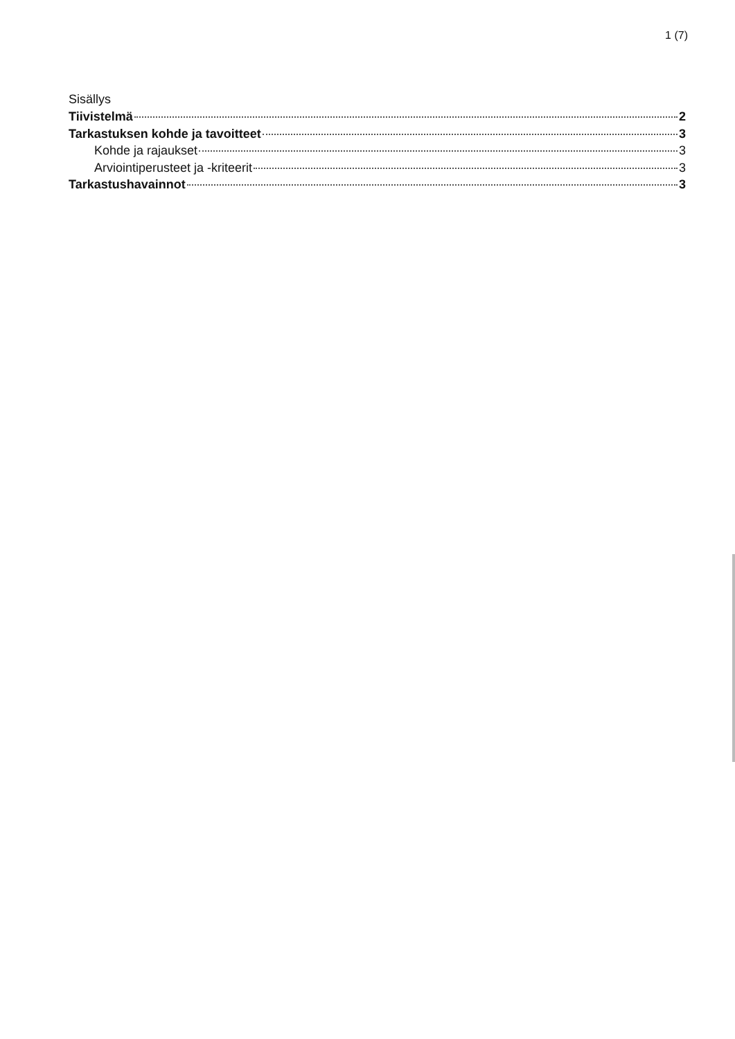1 (7)
Sisällys
Tiivistelmä 2
Tarkastuksen kohde ja tavoitteet 3
Kohde ja rajaukset 3
Arviointiperusteet ja -kriteerit 3
Tarkastushavainnot 3